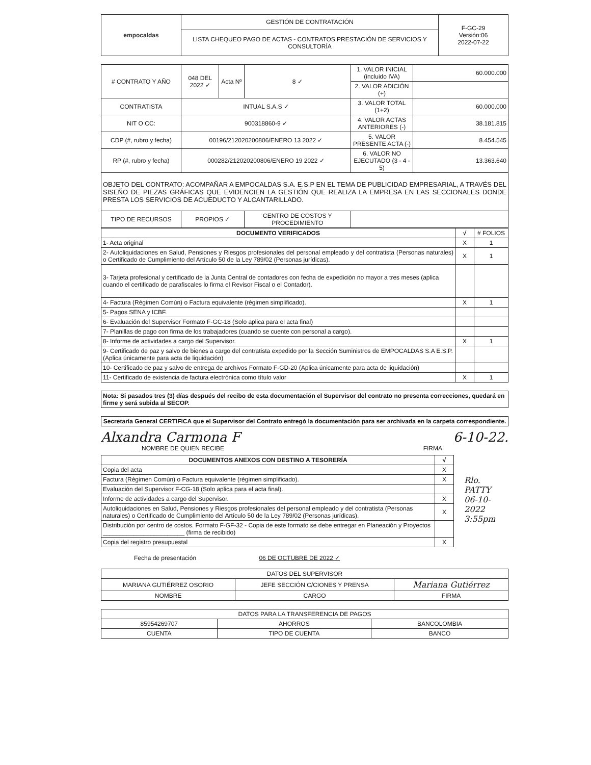| empocaldas | GESTIÓN DE CONTRATACIÓN | F-GC-29 Versión:06 2022-07-22 |
| | LISTA CHEQUEO PAGO DE ACTAS - CONTRATOS PRESTACIÓN DE SERVICIOS Y CONSULTORÍA | |
| ​# CONTRATO Y AÑO | 048 DEL 2022 ✓ | Acta Nº | 8 ✓ | 1. VALOR INICIAL (incluido IVA) | 60.000.000 |
| | | | | 2. VALOR ADICIÓN (+) | |
| CONTRATISTA | INTUAL S.A.S ✓ | | | 3. VALOR TOTAL (1+2) | 60.000.000 |
| NIT O CC: | 900318860-9 ✓ | | | 4. VALOR ACTAS ANTERIORES (-) | 38.181.815 |
| CDP (#, rubro y fecha) | 00196/212020200806/ENERO 13 2022 ✓ | | | 5. VALOR PRESENTE ACTA (-) | 8.454.545 |
| RP (#, rubro y fecha) | 000282/212020200806/ENERO 19 2022 ✓ | | | 6. VALOR NO EJECUTADO (3 - 4 - 5) | 13.363.640 |
| OBJETO DEL CONTRATO: ACOMPAÑAR A EMPOCALDAS S.A. E.S.P EN EL TEMA DE PUBLICIDAD EMPRESARIAL, A TRAVÉS DEL SISEÑO DE PIEZAS GRÁFICAS QUE EVIDENCIEN LA GESTIÓN QUE REALIZA LA EMPRESA EN LAS SECCIONALES DONDE PRESTA LOS SERVICIOS DE ACUEDUCTO Y ALCANTARILLADO. | | | | | |
| TIPO DE RECURSOS | PROPIOS ✓ | | CENTRO DE COSTOS Y PROCEDIMIENTO | | |
| DOCUMENTO VERIFICADOS | √ | # FOLIOS |
| --- | --- | --- |
| 1- Acta original | X | 1 |
| 2- Autoliquidaciones en Salud, Pensiones y Riesgos profesionales del personal empleado y del contratista (Personas naturales) o Certificado de Cumplimiento del Artículo 50 de la Ley 789/02 (Personas jurídicas). | X | 1 |
| 3- Tarjeta profesional y certificado de la Junta Central de contadores con fecha de expedición no mayor a tres meses (aplica cuando el certificado de parafiscales lo firma el Revisor Fiscal o el Contador). | | |
| 4- Factura (Régimen Común) o Factura equivalente (régimen simplificado). | X | 1 |
| 5- Pagos SENA y ICBF. | | |
| 6- Evaluación del Supervisor Formato F-GC-18 (Solo aplica para el acta final) | | |
| 7- Planillas de pago con firma de los trabajadores (cuando se cuente con personal a cargo). | | |
| 8- Informe de actividades a cargo del Supervisor. | X | 1 |
| 9- Certificado de paz y salvo de bienes a cargo del contratista expedido por la Sección Suministros de EMPOCALDAS S.A E.S.P. (Aplica únicamente para acta de liquidación) | | |
| 10- Certificado de paz y salvo de entrega de archivos Formato F-GD-20 (Aplica únicamente para acta de liquidación) | | |
| 11- Certificado de existencia de factura electrónica como título valor | X | 1 |
| Nota: Si pasados tres (3) días después del recibo de esta documentación el Supervisor del contrato no presenta correcciones, quedará en firme y será subida al SECOP. |
| Secretaría General CERTIFICA que el Supervisor del Contrato entregó la documentación para ser archivada en la carpeta correspondiente. |
Alxandra Carmona F
NOMBRE DE QUIEN RECIBE
6-10-22.
FIRMA
| DOCUMENTOS ANEXOS CON DESTINO A TESORERÍA | √ |
| --- | --- |
| Copia del acta | X |
| Factura (Régimen Común) o Factura equivalente (régimen simplificado). | X |
| Evaluación del Supervisor F-CG-18 (Solo aplica para el acta final). | |
| Informe de actividades a cargo del Supervisor. | X |
| Autoliquidaciones en Salud, Pensiones y Riesgos profesionales del personal empleado y del contratista (Personas naturales) o Certificado de Cumplimiento del Artículo 50 de la Ley 789/02 (Personas jurídicas). | X |
| Distribución por centro de costos. Formato F-GF-32 - Copia de este formato se debe entregar en Planeación y Proyectos ________________________ (firma de recibido) | |
| Copia del registro presupuestal | X |
Rlo. PATTY
06-10-2022
3:55pm
Fecha de presentación 06 DE OCTUBRE DE 2022 ✓
| DATOS DEL SUPERVISOR | | |
| MARIANA GUTIÉRREZ OSORIO | JEFE SECCIÓN C/CIONES Y PRENSA | Mariana Gutiérrez |
| NOMBRE | CARGO | FIRMA |
| DATOS PARA LA TRANSFERENCIA DE PAGOS | | |
| 85954269707 | AHORROS | BANCOLOMBIA |
| CUENTA | TIPO DE CUENTA | BANCO |